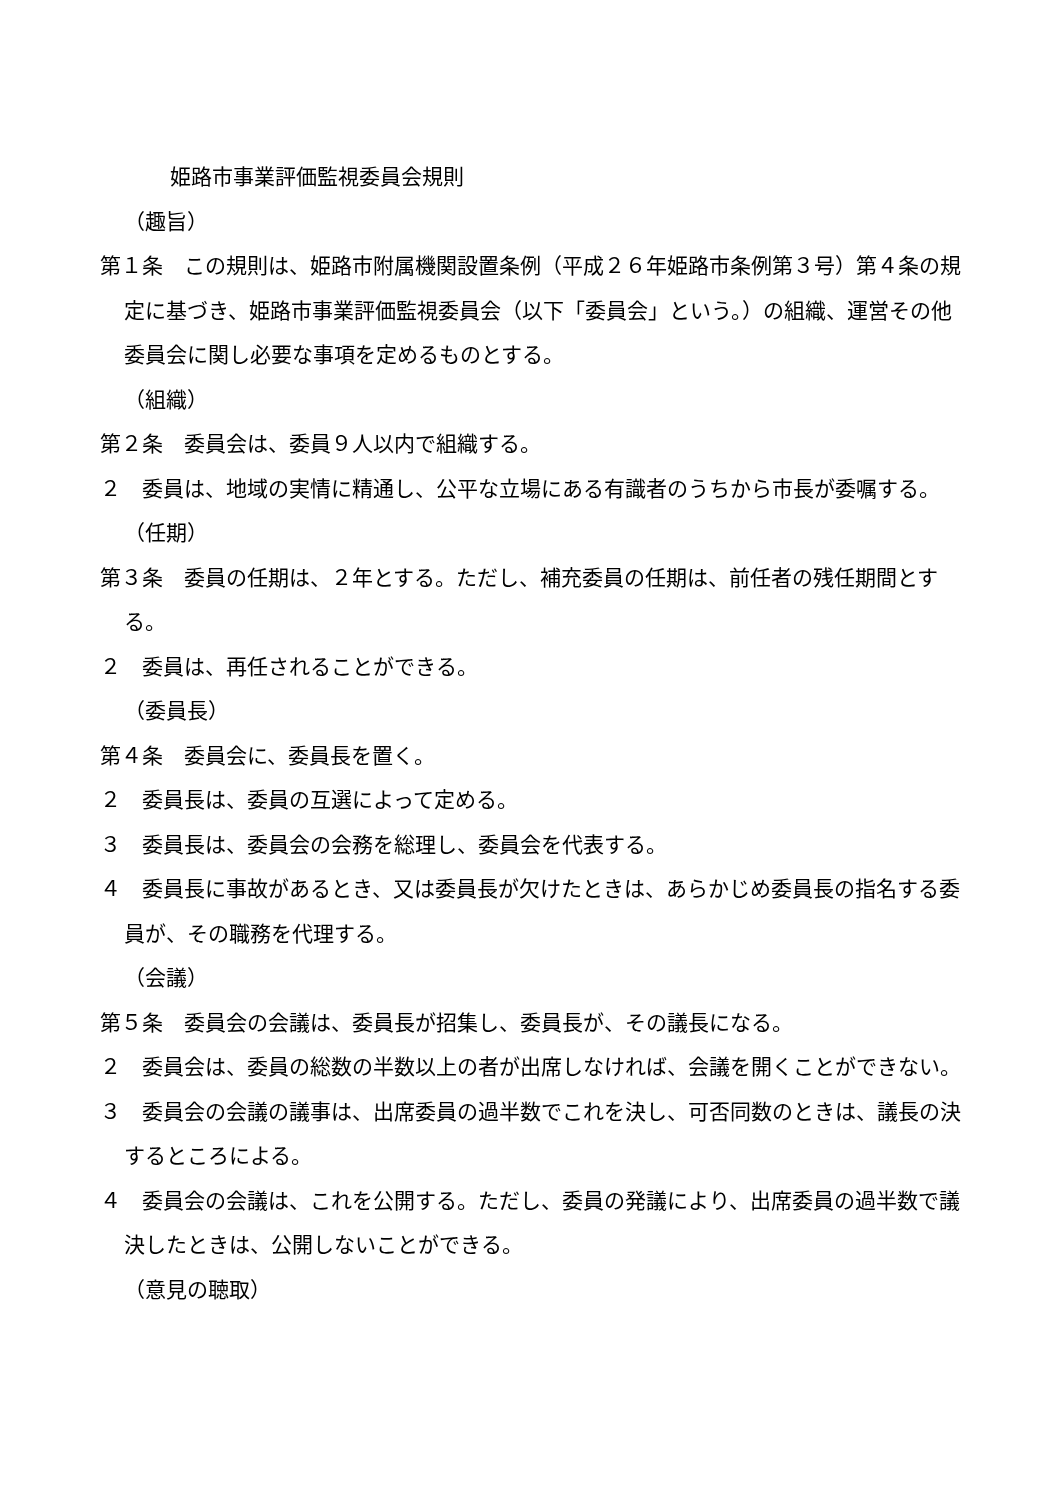姫路市事業評価監視委員会規則
（趣旨）
第１条　この規則は、姫路市附属機関設置条例（平成２６年姫路市条例第３号）第４条の規定に基づき、姫路市事業評価監視委員会（以下「委員会」という。）の組織、運営その他委員会に関し必要な事項を定めるものとする。
（組織）
第２条　委員会は、委員９人以内で組織する。
２　委員は、地域の実情に精通し、公平な立場にある有識者のうちから市長が委嘱する。
（任期）
第３条　委員の任期は、２年とする。ただし、補充委員の任期は、前任者の残任期間とする。
２　委員は、再任されることができる。
（委員長）
第４条　委員会に、委員長を置く。
２　委員長は、委員の互選によって定める。
３　委員長は、委員会の会務を総理し、委員会を代表する。
４　委員長に事故があるとき、又は委員長が欠けたときは、あらかじめ委員長の指名する委員が、その職務を代理する。
（会議）
第５条　委員会の会議は、委員長が招集し、委員長が、その議長になる。
２　委員会は、委員の総数の半数以上の者が出席しなければ、会議を開くことができない。
３　委員会の会議の議事は、出席委員の過半数でこれを決し、可否同数のときは、議長の決するところによる。
４　委員会の会議は、これを公開する。ただし、委員の発議により、出席委員の過半数で議決したときは、公開しないことができる。
（意見の聴取）